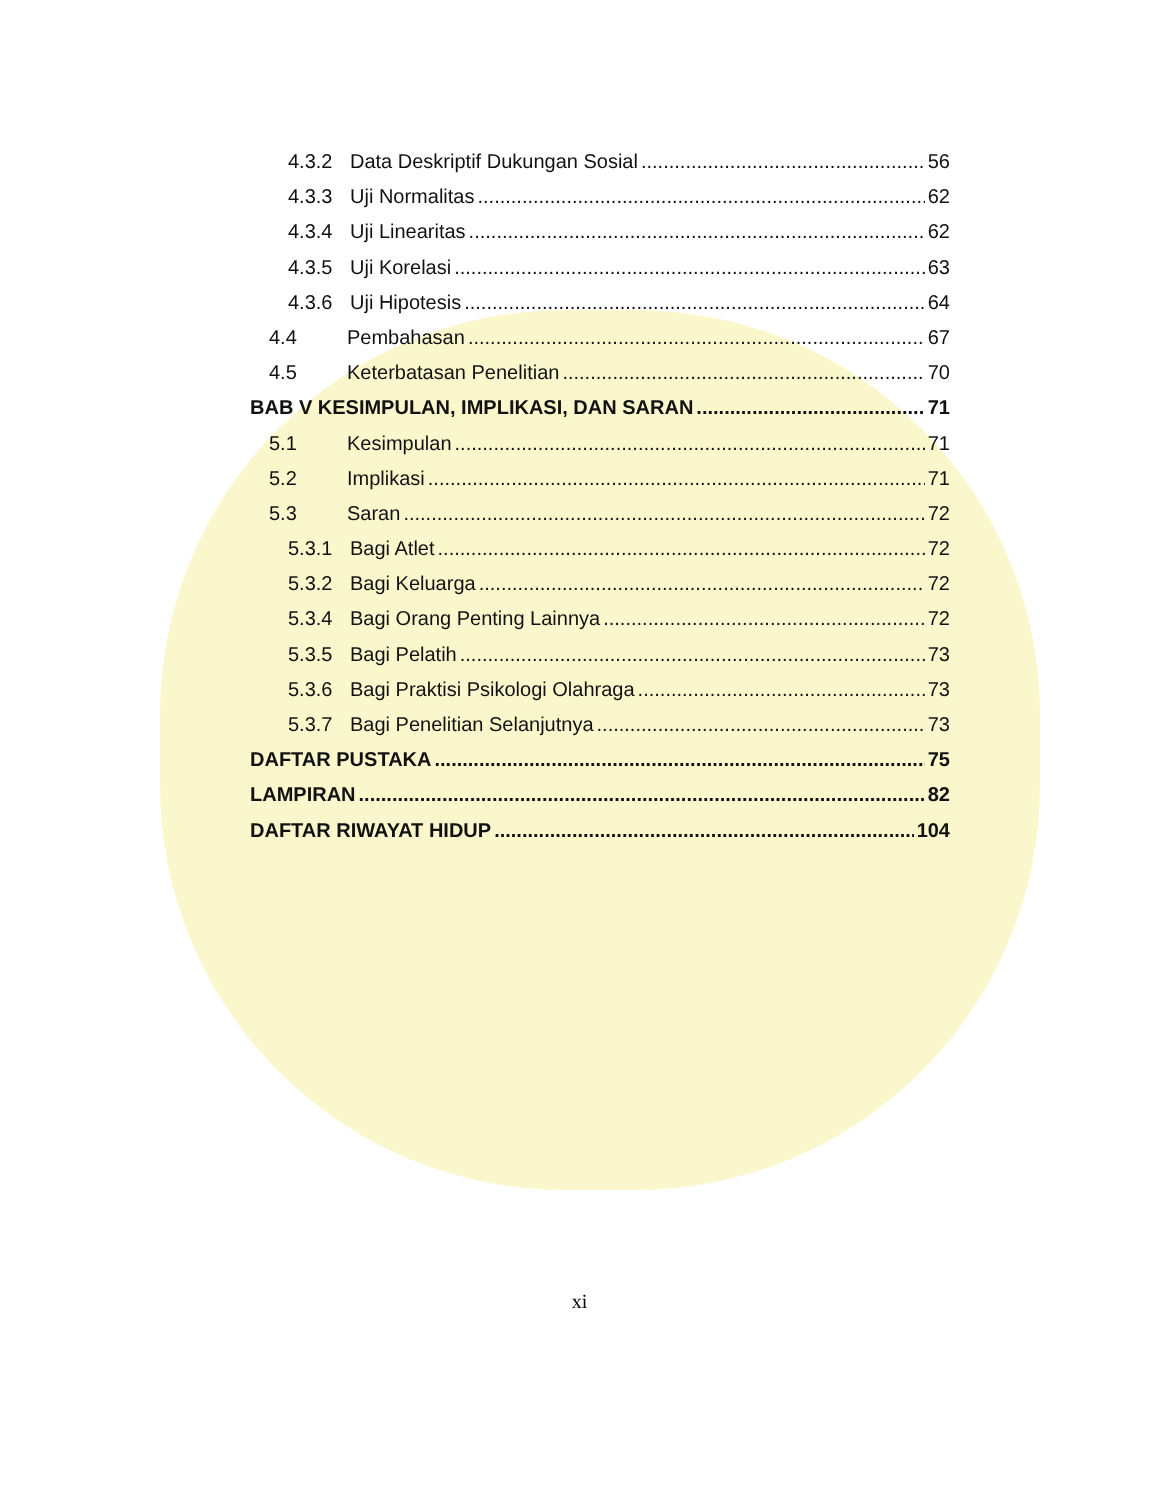4.3.2 Data Deskriptif Dukungan Sosial 56
4.3.3 Uji Normalitas 62
4.3.4 Uji Linearitas 62
4.3.5 Uji Korelasi 63
4.3.6 Uji Hipotesis 64
4.4 Pembahasan 67
4.5 Keterbatasan Penelitian 70
BAB V KESIMPULAN, IMPLIKASI, DAN SARAN 71
5.1 Kesimpulan 71
5.2 Implikasi 71
5.3 Saran 72
5.3.1 Bagi Atlet 72
5.3.2 Bagi Keluarga 72
5.3.4 Bagi Orang Penting Lainnya 72
5.3.5 Bagi Pelatih 73
5.3.6 Bagi Praktisi Psikologi Olahraga 73
5.3.7 Bagi Penelitian Selanjutnya 73
DAFTAR PUSTAKA 75
LAMPIRAN 82
DAFTAR RIWAYAT HIDUP 104
xi